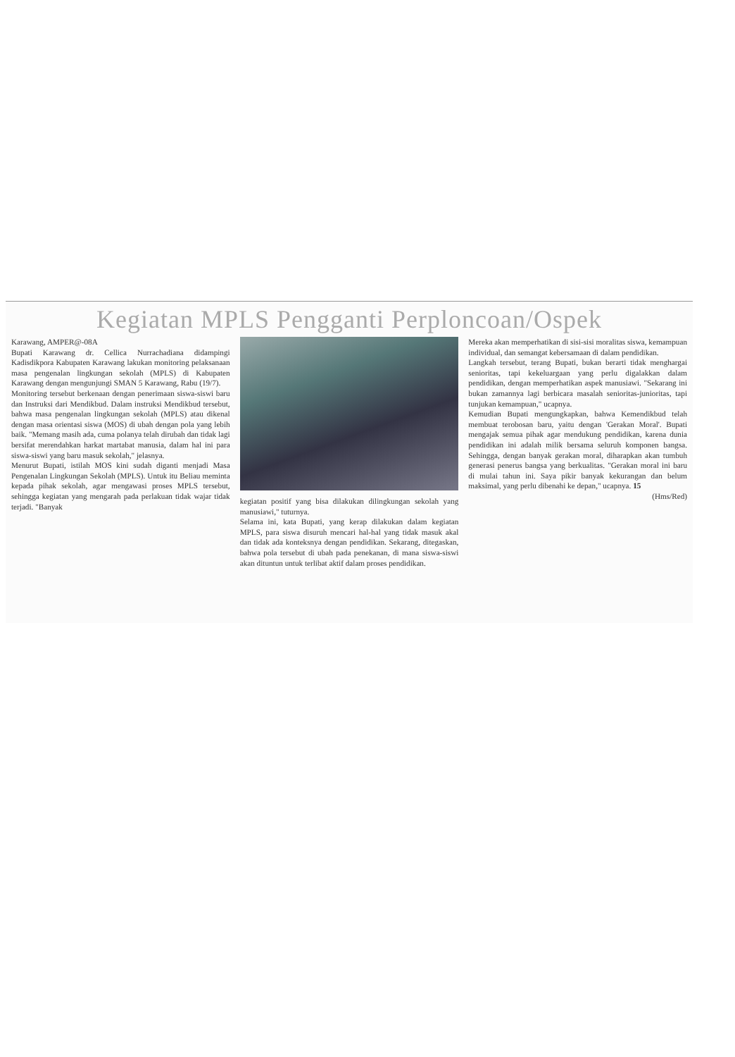Kegiatan MPLS Pengganti Perploncoan/Ospek
Karawang, AMPER@-08A
Bupati Karawang dr. Cellica Nurrachadiana didampingi Kadisdikpora Kabupaten Karawang lakukan monitoring pelaksanaan masa pengenalan lingkungan sekolah (MPLS) di Kabupaten Karawang dengan mengunjungi SMAN 5 Karawang, Rabu (19/7).
Monitoring tersebut berkenaan dengan penerimaan siswa-siswi baru dan Instruksi dari Mendikbud. Dalam instruksi Mendikbud tersebut, bahwa masa pengenalan lingkungan sekolah (MPLS) atau dikenal dengan masa orientasi siswa (MOS) di ubah dengan pola yang lebih baik. "Memang masih ada, cuma polanya telah dirubah dan tidak lagi bersifat merendahkan harkat martabat manusia, dalam hal ini para siswa-siswi yang baru masuk sekolah," jelasnya.
Menurut Bupati, istilah MOS kini sudah diganti menjadi Masa Pengenalan Lingkungan Sekolah (MPLS). Untuk itu Beliau meminta kepada pihak sekolah, agar mengawasi proses MPLS tersebut, sehingga kegiatan yang mengarah pada perlakuan tidak wajar tidak terjadi. "Banyak
kegiatan positif yang bisa dilakukan dilingkungan sekolah yang manusiawi," tuturnya.
Selama ini, kata Bupati, yang kerap dilakukan dalam kegiatan MPLS, para siswa disuruh mencari hal-hal yang tidak masuk akal dan tidak ada konteksnya dengan pendidikan. Sekarang, ditegaskan, bahwa pola tersebut di ubah pada penekanan, di mana siswa-siswi akan dituntun untuk terlibat aktif dalam proses pendidikan.
Mereka akan memperhatikan di sisi-sisi moralitas siswa, kemampuan individual, dan semangat kebersamaan di dalam pendidikan.
Langkah tersebut, terang Bupati, bukan berarti tidak menghargai senioritas, tapi kekeluargaan yang perlu digalakkan dalam pendidikan, dengan memperhatikan aspek manusiawi. "Sekarang ini bukan zamannya lagi berbicara masalah senioritas-junioritas, tapi tunjukan kemampuan," ucapnya.
Kemudian Bupati mengungkapkan, bahwa Kemendikbud telah membuat terobosan baru, yaitu dengan 'Gerakan Moral'. Bupati mengajak semua pihak agar mendukung pendidikan, karena dunia pendidikan ini adalah milik bersama seluruh komponen bangsa. Sehingga, dengan banyak gerakan moral, diharapkan akan tumbuh generasi penerus bangsa yang berkualitas. "Gerakan moral ini baru di mulai tahun ini. Saya pikir banyak kekurangan dan belum maksimal, yang perlu dibenahi ke depan," ucapnya. 15
(Hms/Red)